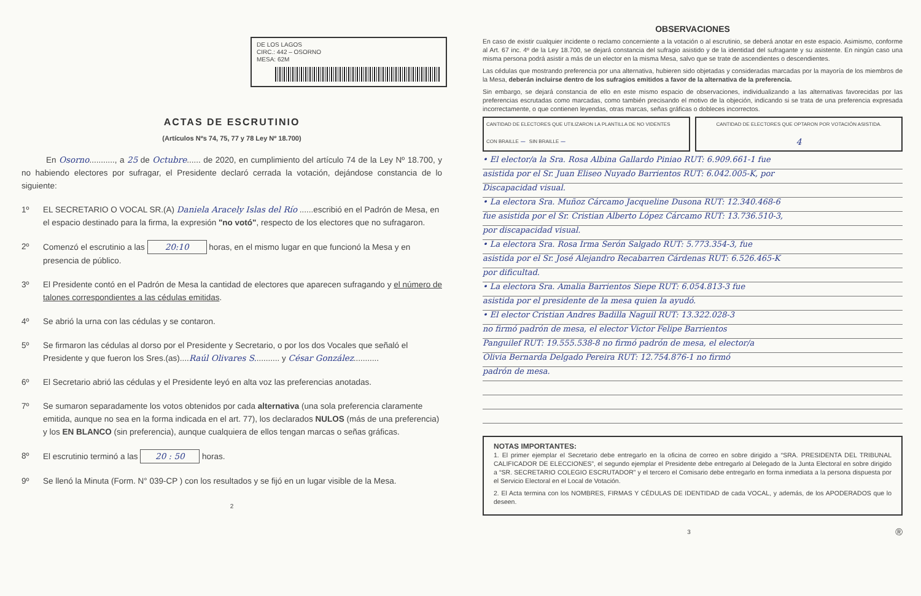DE LOS LAGOS
CIRC.: 442 – OSORNO
MESA: 62M
ACTAS DE ESCRUTINIO
(Artículos Nºs 74, 75, 77 y 78 Ley Nº 18.700)
En Osorno..........., a 25 de Octubre...... de 2020, en cumplimiento del artículo 74 de la Ley Nº 18.700, y no habiendo electores por sufragar, el Presidente declaró cerrada la votación, dejándose constancia de lo siguiente:
1º EL SECRETARIO O VOCAL SR.(A) Daniela Aracely Islas del Río ......escribió en el Padrón de Mesa, en el espacio destinado para la firma, la expresión "no votó", respecto de los electores que no sufragaron.
2º Comenzó el escrutinio a las 20:10 horas, en el mismo lugar en que funcionó la Mesa y en presencia de público.
3º El Presidente contó en el Padrón de Mesa la cantidad de electores que aparecen sufragando y el número de talones correspondientes a las cédulas emitidas.
4º Se abrió la urna con las cédulas y se contaron.
5º Se firmaron las cédulas al dorso por el Presidente y Secretario, o por los dos Vocales que señaló el Presidente y que fueron los Sres.(as)....Raúl Olivares S........... y César González...........
6º El Secretario abrió las cédulas y el Presidente leyó en alta voz las preferencias anotadas.
7º Se sumaron separadamente los votos obtenidos por cada alternativa (una sola preferencia claramente emitida, aunque no sea en la forma indicada en el art. 77), los declarados NULOS (más de una preferencia) y los EN BLANCO (sin preferencia), aunque cualquiera de ellos tengan marcas o señas gráficas.
8º El escrutinio terminó a las 20 : 50 horas.
9º Se llenó la Minuta (Form. N° 039-CP ) con los resultados y se fijó en un lugar visible de la Mesa.
2
OBSERVACIONES
En caso de existir cualquier incidente o reclamo concerniente a la votación o al escrutinio, se deberá anotar en este espacio. Asimismo, conforme al Art. 67 inc. 4º de la Ley 18.700, se dejará constancia del sufragio asistido y de la identidad del sufragante y su asistente. En ningún caso una misma persona podrá asistir a más de un elector en la misma Mesa, salvo que se trate de ascendientes o descendientes.
Las cédulas que mostrando preferencia por una alternativa, hubieren sido objetadas y consideradas marcadas por la mayoría de los miembros de la Mesa, deberán incluirse dentro de los sufragios emitidos a favor de la alternativa de la preferencia.
Sin embargo, se dejará constancia de ello en este mismo espacio de observaciones, individualizando a las alternativas favorecidas por las preferencias escrutadas como marcadas, como también precisando el motivo de la objeción, indicando si se trata de una preferencia expresada incorrectamente, o que contienen leyendas, otras marcas, señas gráficas o dobleces incorrectos.
CANTIDAD DE ELECTORES QUE UTILIZARON LA PLANTILLA DE NO VIDENTES
CON BRAILLE — SIN BRAILLE —
CANTIDAD DE ELECTORES QUE OPTARON POR VOTACIÓN ASISTIDA.
4
• El elector/a la Sra. Rosa Albina Gallardo Piniao RUT: 6.909.661-1 fue
asistida por el Sr. Juan Eliseo Nuyado Barrientos RUT: 6.042.005-K, por
Discapacidad visual.
• La electora Sra. Muñoz Cárcamo Jacqueline Dusona RUT: 12.340.468-6
fue asistida por el Sr. Cristian Alberto López Cárcamo RUT: 13.736.510-3,
por discapacidad visual.
• La electora Sra. Rosa Irma Serón Salgado RUT: 5.773.354-3, fue
asistida por el Sr. José Alejandro Recabarren Cárdenas RUT: 6.526.465-K
por dificultad.
• La electora Sra. Amalia Barrientos Siepe RUT: 6.054.813-3 fue
asistida por el presidente de la mesa quien la ayudó.
• El elector Cristian Andres Badilla Naguil RUT: 13.322.028-3
no firmó padrón de mesa, el elector Victor Felipe Barrientos
Panguilef RUT: 19.555.538-8 no firmó padrón de mesa, el elector/a
Olivia Bernarda Delgado Pereira RUT: 12.754.876-1 no firmó
padrón de mesa.
NOTAS IMPORTANTES:
1. El primer ejemplar el Secretario debe entregarlo en la oficina de correo en sobre dirigido a “SRA. PRESIDENTA DEL TRIBUNAL CALIFICADOR DE ELECCIONES”, el segundo ejemplar el Presidente debe entregarlo al Delegado de la Junta Electoral en sobre dirigido a “SR. SECRETARIO COLEGIO ESCRUTADOR” y el tercero el Comisario debe entregarlo en forma inmediata a la persona dispuesta por el Servicio Electoral en el Local de Votación.
2. El Acta termina con los NOMBRES, FIRMAS Y CÉDULAS DE IDENTIDAD de cada VOCAL, y además, de los APODERADOS que lo deseen.
3 ®